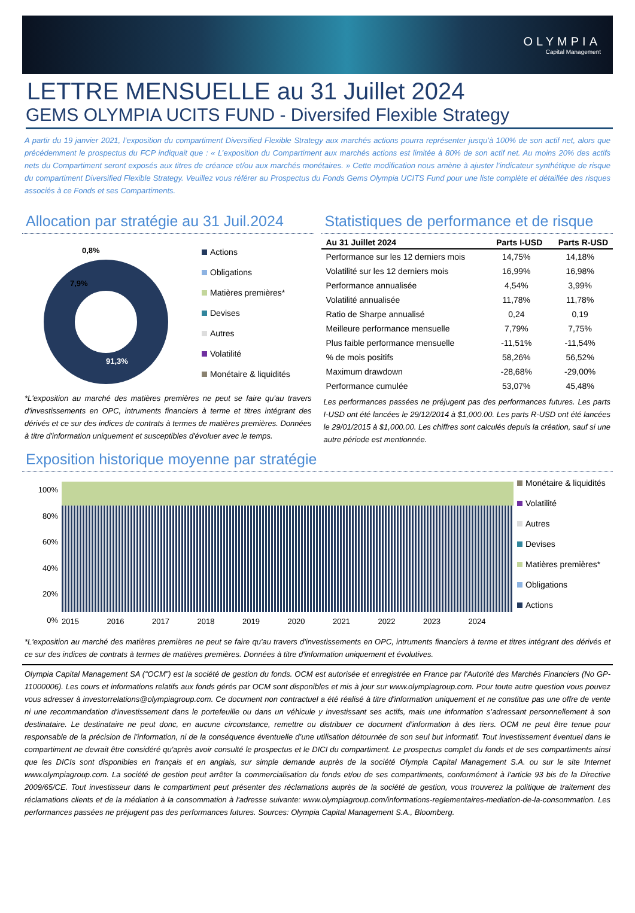OLYMPIA
Capital Management
LETTRE MENSUELLE au 31 Juillet 2024
GEMS OLYMPIA UCITS FUND - Diversifed Flexible Strategy
A partir du 19 janvier 2021, l’exposition du compartiment Diversified Flexible Strategy aux marchés actions pourra représenter jusqu’à 100% de son actif net, alors que précédemment le prospectus du FCP indiquait que : « L’exposition du Compartiment aux marchés actions est limitée à 80% de son actif net. Au moins 20% des actifs nets du Compartiment seront exposés aux titres de créance et/ou aux marchés monétaires. » Cette modification nous amène à ajuster l’indicateur synthétique de risque du compartiment Diversified Flexible Strategy. Veuillez vous référer au Prospectus du Fonds Gems Olympia UCITS Fund pour une liste complète et détaillée des risques associés à ce Fonds et ses Compartiments.
Allocation par stratégie au 31 Juil.2024
0,8%
7,9%
91,3%
Actions
Obligations
Matières premières*
Devises
Autres
Volatilité
Monétaire & liquidités
*L'exposition au marché des matières premières ne peut se faire qu'au travers d'investissements en OPC, intruments financiers à terme et titres intégrant des dérivés et ce sur des indices de contrats à termes de matières premières. Données à titre d'information uniquement et susceptibles d'évoluer avec le temps.
Statistiques de performance et de risque
| Au 31 Juillet 2024 | Parts I-USD | Parts R-USD |
| --- | --- | --- |
| Performance sur les 12 derniers mois | 14,75% | 14,18% |
| Volatilité sur les 12 derniers mois | 16,99% | 16,98% |
| Performance annualisée | 4,54% | 3,99% |
| Volatilité annualisée | 11,78% | 11,78% |
| Ratio de Sharpe annualisé | 0,24 | 0,19 |
| Meilleure performance mensuelle | 7,79% | 7,75% |
| Plus faible performance mensuelle | -11,51% | -11,54% |
| % de mois positifs | 58,26% | 56,52% |
| Maximum drawdown | -28,68% | -29,00% |
| Performance cumulée | 53,07% | 45,48% |
Les performances passées ne préjugent pas des performances futures. Les parts I-USD ont été lancées le 29/12/2014 à $1,000.00. Les parts R-USD ont été lancées le 29/01/2015 à $1,000.00. Les chiffres sont calculés depuis la création, sauf si une autre période est mentionnée.
Exposition historique moyenne par stratégie
100%
80%
60%
40%
20%
0%
2015 2016 2017 2018 2019 2020 2021 2022 2023 2024
Monétaire & liquidités
Volatilité
Autres
Devises
Matières premières*
Obligations
Actions
*L'exposition au marché des matières premières ne peut se faire qu'au travers d'investissements en OPC, intruments financiers à terme et titres intégrant des dérivés et ce sur des indices de contrats à termes de matières premières. Données à titre d'information uniquement et évolutives.
Olympia Capital Management SA (“OCM”) est la société de gestion du fonds. OCM est autorisée et enregistrée en France par l'Autorité des Marchés Financiers (No GP-11000006). Les cours et informations relatifs aux fonds gérés par OCM sont disponibles et mis à jour sur www.olympiagroup.com. Pour toute autre question vous pouvez vous adresser à investorrelations@olympiagroup.com. Ce document non contractuel a été réalisé à titre d'information uniquement et ne constitue pas une offre de vente ni une recommandation d'investissement dans le portefeuille ou dans un véhicule y investissant ses actifs, mais une information s’adressant personnellement à son destinataire. Le destinataire ne peut donc, en aucune circonstance, remettre ou distribuer ce document d’information à des tiers. OCM ne peut être tenue pour responsable de la précision de l’information, ni de la conséquence éventuelle d’une utilisation détournée de son seul but informatif. Tout investissement éventuel dans le compartiment ne devrait être considéré qu'après avoir consulté le prospectus et le DICI du compartiment. Le prospectus complet du fonds et de ses compartiments ainsi que les DICIs sont disponibles en français et en anglais, sur simple demande auprès de la société Olympia Capital Management S.A. ou sur le site Internet www.olympiagroup.com. La société de gestion peut arrêter la commercialisation du fonds et/ou de ses compartiments, conformément à l'article 93 bis de la Directive 2009/65/CE. Tout investisseur dans le compartiment peut présenter des réclamations auprès de la société de gestion, vous trouverez la politique de traitement des réclamations clients et de la médiation à la consommation à l'adresse suivante: www.olympiagroup.com/informations-reglementaires-mediation-de-la-consommation. Les performances passées ne préjugent pas des performances futures. Sources: Olympia Capital Management S.A., Bloomberg.